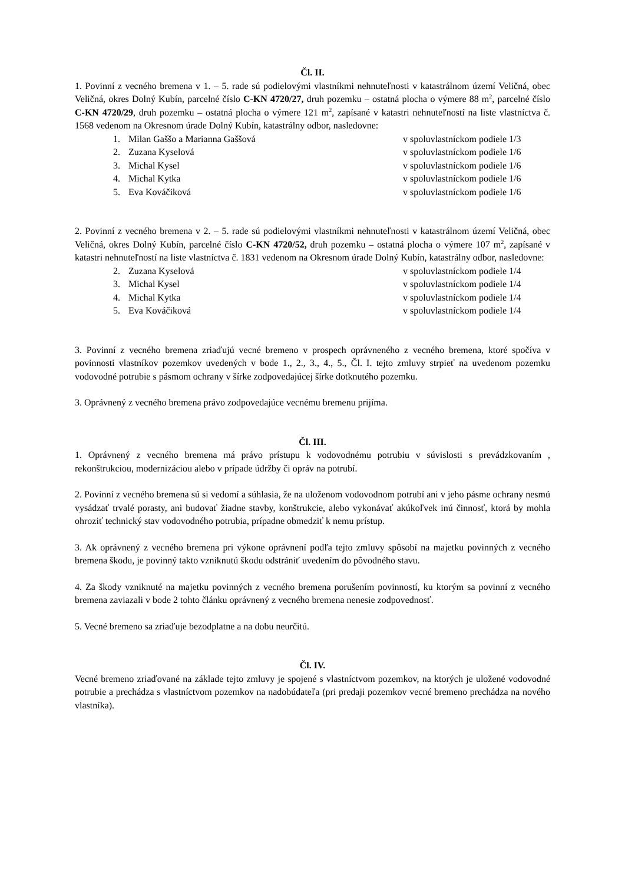Čl. II.
1. Povinní z vecného bremena v 1. – 5. rade sú podielovými vlastníkmi nehnuteľnosti v katastrálnom území Veličná, obec Veličná, okres Dolný Kubín, parcelné číslo C-KN 4720/27, druh pozemku – ostatná plocha o výmere 88 m<sup>2</sup>, parcelné číslo C-KN 4720/29, druh pozemku – ostatná plocha o výmere 121 m<sup>2</sup>, zapísané v katastri nehnuteľností na liste vlastníctva č. 1568 vedenom na Okresnom úrade Dolný Kubín, katastrálny odbor, nasledovne:
1. Milan Gaššo a Marianna Gaššová v spoluvlastníckom podiele 1/3
2. Zuzana Kyselová v spoluvlastníckom podiele 1/6
3. Michal Kysel v spoluvlastníckom podiele 1/6
4. Michal Kytka v spoluvlastníckom podiele 1/6
5. Eva Kováčiková v spoluvlastníckom podiele 1/6
2. Povinní z vecného bremena v 2. – 5. rade sú podielovými vlastníkmi nehnuteľnosti v katastrálnom území Veličná, obec Veličná, okres Dolný Kubín, parcelné číslo C-KN 4720/52, druh pozemku – ostatná plocha o výmere 107 m<sup>2</sup>, zapísané v katastri nehnuteľností na liste vlastníctva č. 1831 vedenom na Okresnom úrade Dolný Kubín, katastrálny odbor, nasledovne:
2. Zuzana Kyselová v spoluvlastníckom podiele 1/4
3. Michal Kysel v spoluvlastníckom podiele 1/4
4. Michal Kytka v spoluvlastníckom podiele 1/4
5. Eva Kováčiková v spoluvlastníckom podiele 1/4
3. Povinní z vecného bremena zriaďujú vecné bremeno v prospech oprávneného z vecného bremena, ktoré spočíva v povinnosti vlastníkov pozemkov uvedených v bode 1., 2., 3., 4., 5., Čl. I. tejto zmluvy strpieť na uvedenom pozemku vodovodné potrubie s pásmom ochrany v šírke zodpovedajúcej šírke dotknutého pozemku.
3. Oprávnený z vecného bremena právo zodpovedajúce vecnému bremenu prijíma.
Čl. III.
1. Oprávnený z vecného bremena má právo prístupu k vodovodnému potrubiu v súvislosti s prevádzkovaním , rekonštrukciou, modernizáciou alebo v prípade údržby či opráv na potrubí.
2. Povinní z vecného bremena sú si vedomí a súhlasia, že na uloženom vodovodnom potrubí ani v jeho pásme ochrany nesmú vysádzať trvalé porasty, ani budovať žiadne stavby, konštrukcie, alebo vykonávať akúkoľvek inú činnosť, ktorá by mohla ohroziť technický stav vodovodného potrubia, prípadne obmedziť k nemu prístup.
3. Ak oprávnený z vecného bremena pri výkone oprávnení podľa tejto zmluvy spôsobí na majetku povinných z vecného bremena škodu, je povinný takto vzniknutú škodu odstrániť uvedením do pôvodného stavu.
4. Za škody vzniknuté na majetku povinných z vecného bremena porušením povinností, ku ktorým sa povinní z vecného bremena zaviazali v bode 2 tohto článku oprávnený z vecného bremena nenesie zodpovednosť.
5. Vecné bremeno sa zriaďuje bezodplatne a na dobu neurčitú.
Čl. IV.
Vecné bremeno zriaďované na základe tejto zmluvy je spojené s vlastníctvom pozemkov, na ktorých je uložené vodovodné potrubie a prechádza s vlastníctvom pozemkov na nadobúdateľa (pri predaji pozemkov vecné bremeno prechádza na nového vlastníka).